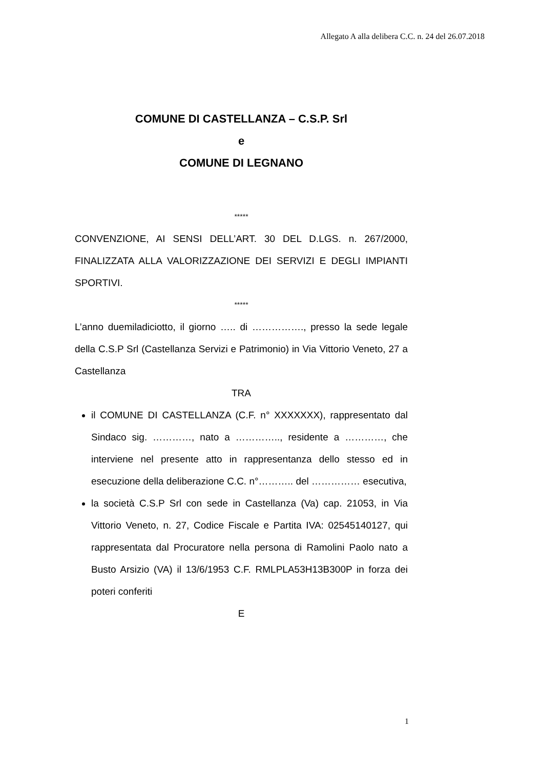Allegato A alla delibera C.C. n. 24 del 26.07.2018
COMUNE DI CASTELLANZA – C.S.P. Srl
e
COMUNE DI LEGNANO
*****
CONVENZIONE, AI SENSI DELL’ART. 30 DEL D.LGS. n. 267/2000, FINALIZZATA ALLA VALORIZZAZIONE DEI SERVIZI E DEGLI IMPIANTI SPORTIVI.
*****
L’anno duemiladiciotto, il giorno ….. di ……………., presso la sede legale della C.S.P Srl (Castellanza Servizi e Patrimonio) in Via Vittorio Veneto, 27 a Castellanza
TRA
il COMUNE DI CASTELLANZA (C.F. n° XXXXXXX), rappresentato dal Sindaco sig. …………, nato a ………….., residente a …………, che interviene nel presente atto in rappresentanza dello stesso ed in esecuzione della deliberazione C.C. n°……….. del …………… esecutiva,
la società C.S.P Srl con sede in Castellanza (Va) cap. 21053, in Via Vittorio Veneto, n. 27, Codice Fiscale e Partita IVA: 02545140127, qui rappresentata dal Procuratore nella persona di Ramolini Paolo nato a Busto Arsizio (VA) il 13/6/1953 C.F. RMLPLA53H13B300P in forza dei poteri conferiti
E
1